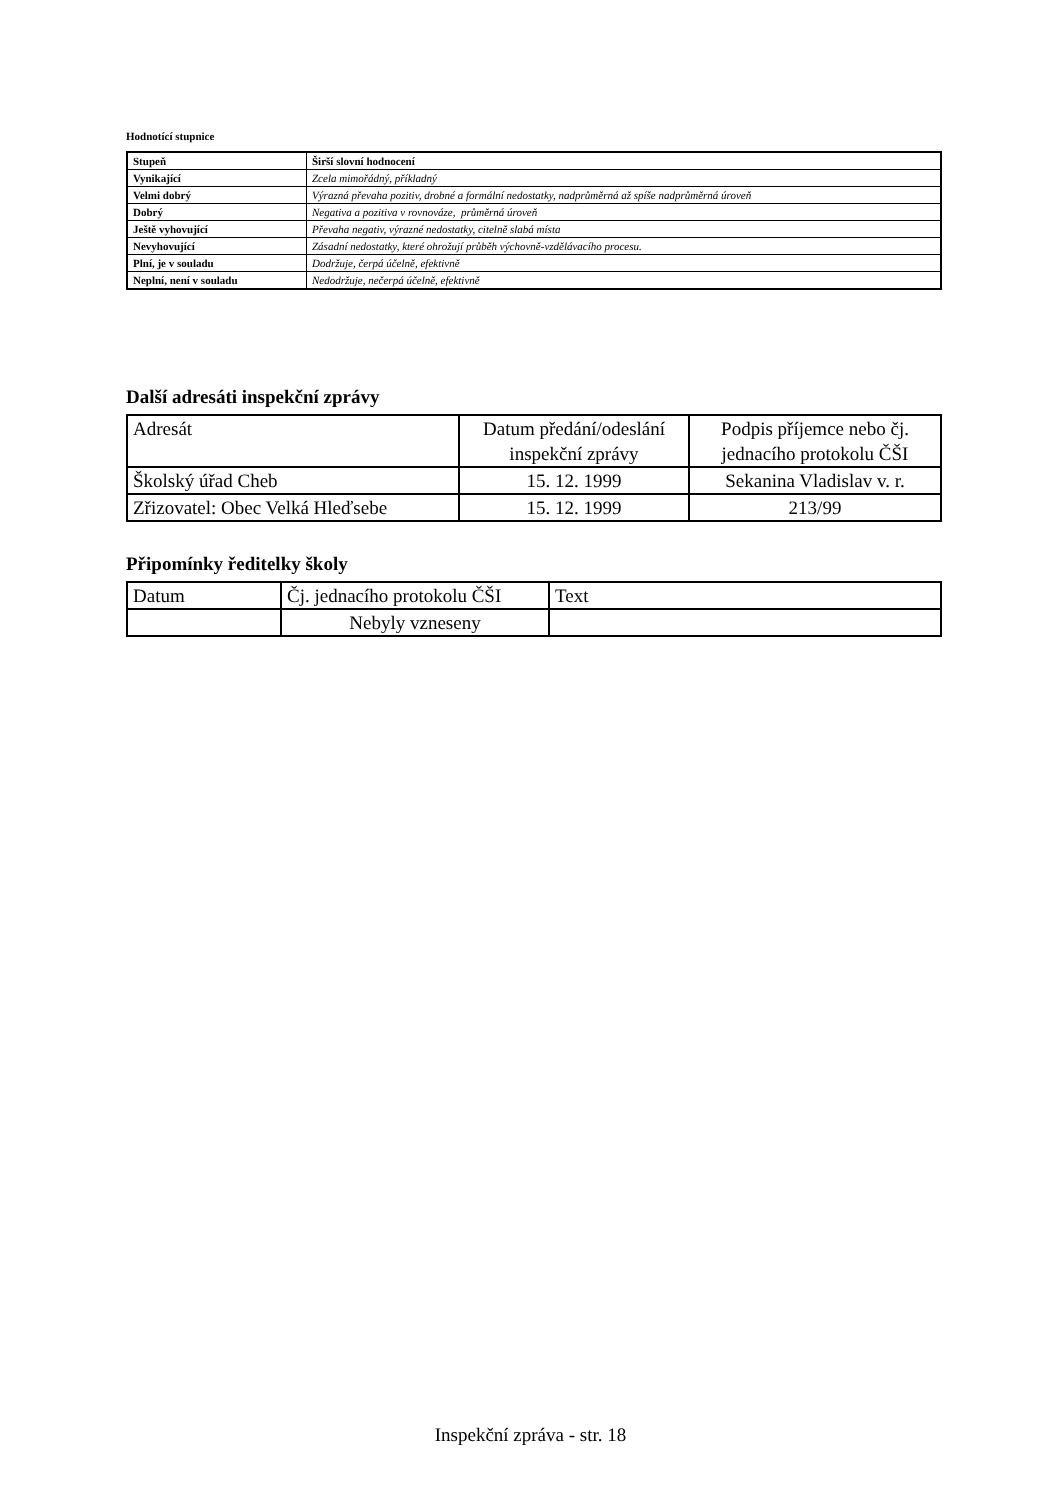Hodnotící stupnice
| Stupeň | Širší slovní hodnocení |
| Vynikající | Zcela mimořádný, příkladný |
| Velmi dobrý | Výrazná převaha pozitiv, drobné a formální nedostatky, nadprůměrná až spíše nadprůměrná úroveň |
| Dobrý | Negativa a pozitiva v rovnováze, průměrná úroveň |
| Ještě vyhovující | Převaha negativ, výrazné nedostatky, citelně slabá místa |
| Nevyhovující | Zásadní nedostatky, které ohrožují průběh výchovně-vzdělávacího procesu. |
| Plní, je v souladu | Dodržuje, čerpá účelně, efektivně |
| Neplní, není v souladu | Nedodržuje, nečerpá účelně, efektivně |
Další adresáti inspekční zprávy
| Adresát | Datum předání/odeslání inspekční zprávy | Podpis příjemce nebo čj. jednacího protokolu ČŠI |
| Školský úřad Cheb | 15. 12. 1999 | Sekanina Vladislav v. r. |
| Zřizovatel: Obec Velká Hleďsebe | 15. 12. 1999 | 213/99 |
Připomínky ředitelky školy
| Datum | Čj. jednacího protokolu ČŠI | Text |
| | Nebyly vzneseny | |
Inspekční zpráva - str. 18